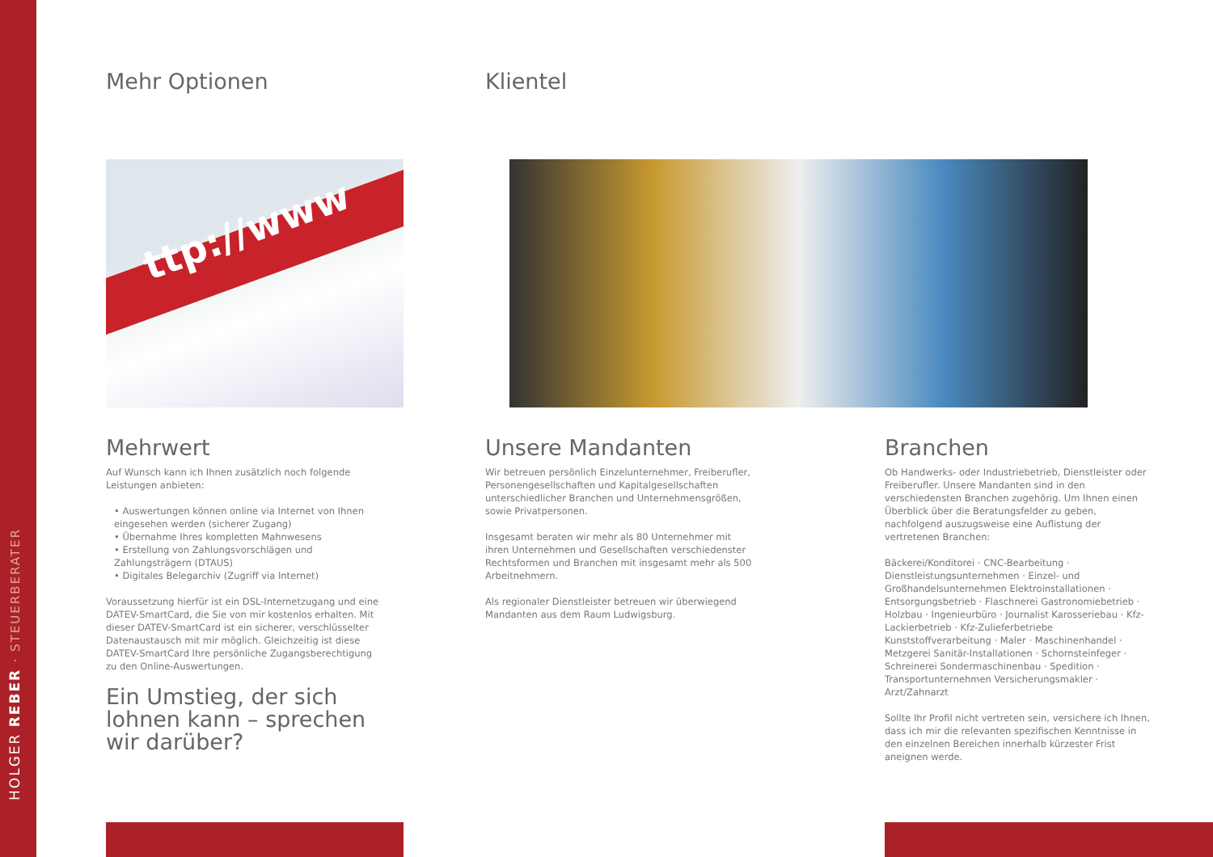HOLGER REBER · STEUERBERATER
Mehr Optionen Klientel
ttp://www
Mehrwert
Auf Wunsch kann ich Ihnen zusätzlich noch folgende Leistungen anbieten:
• Auswertungen können online via Internet von Ihnen eingesehen werden (sicherer Zugang)
• Übernahme Ihres kompletten Mahnwesens
• Erstellung von Zahlungsvorschlägen und Zahlungsträgern (DTAUS)
• Digitales Belegarchiv (Zugriff via Internet)
Voraussetzung hierfür ist ein DSL-Internetzugang und eine DATEV-SmartCard, die Sie von mir kostenlos erhalten. Mit dieser DATEV-SmartCard ist ein sicherer, verschlüsselter Datenaustausch mit mir möglich. Gleichzeitig ist diese DATEV-SmartCard Ihre persönliche Zugangsberechtigung zu den Online-Auswertungen.
Ein Umstieg, der sich lohnen kann – sprechen wir darüber?
Unsere Mandanten
Wir betreuen persönlich Einzelunternehmer, Freiberufler, Personengesellschaften und Kapitalgesellschaften unterschiedlicher Branchen und Unternehmensgrößen, sowie Privatpersonen.
Insgesamt beraten wir mehr als 80 Unternehmer mit ihren Unternehmen und Gesellschaften verschiedenster Rechtsformen und Branchen mit insgesamt mehr als 500 Arbeitnehmern.
Als regionaler Dienstleister betreuen wir überwiegend Mandanten aus dem Raum Ludwigsburg.
Branchen
Ob Handwerks- oder Industriebetrieb, Dienstleister oder Freiberufler. Unsere Mandanten sind in den verschiedensten Branchen zugehörig. Um Ihnen einen Überblick über die Beratungsfelder zu geben, nachfolgend auszugsweise eine Auflistung der vertretenen Branchen:
Bäckerei/Konditorei · CNC-Bearbeitung · Dienstleistungsunternehmen · Einzel- und Großhandelsunternehmen Elektroinstallationen · Entsorgungsbetrieb · Flaschnerei Gastronomiebetrieb · Holzbau · Ingenieurbüro · Journalist Karosseriebau · Kfz-Lackierbetrieb · Kfz-Zulieferbetriebe Kunststoffverarbeitung · Maler · Maschinenhandel · Metzgerei Sanitär-Installationen · Schornsteinfeger · Schreinerei Sondermaschinenbau · Spedition · Transportunternehmen Versicherungsmakler · Arzt/Zahnarzt
Sollte Ihr Profil nicht vertreten sein, versichere ich Ihnen, dass ich mir die relevanten spezifischen Kenntnisse in den einzelnen Bereichen innerhalb kürzester Frist aneignen werde.